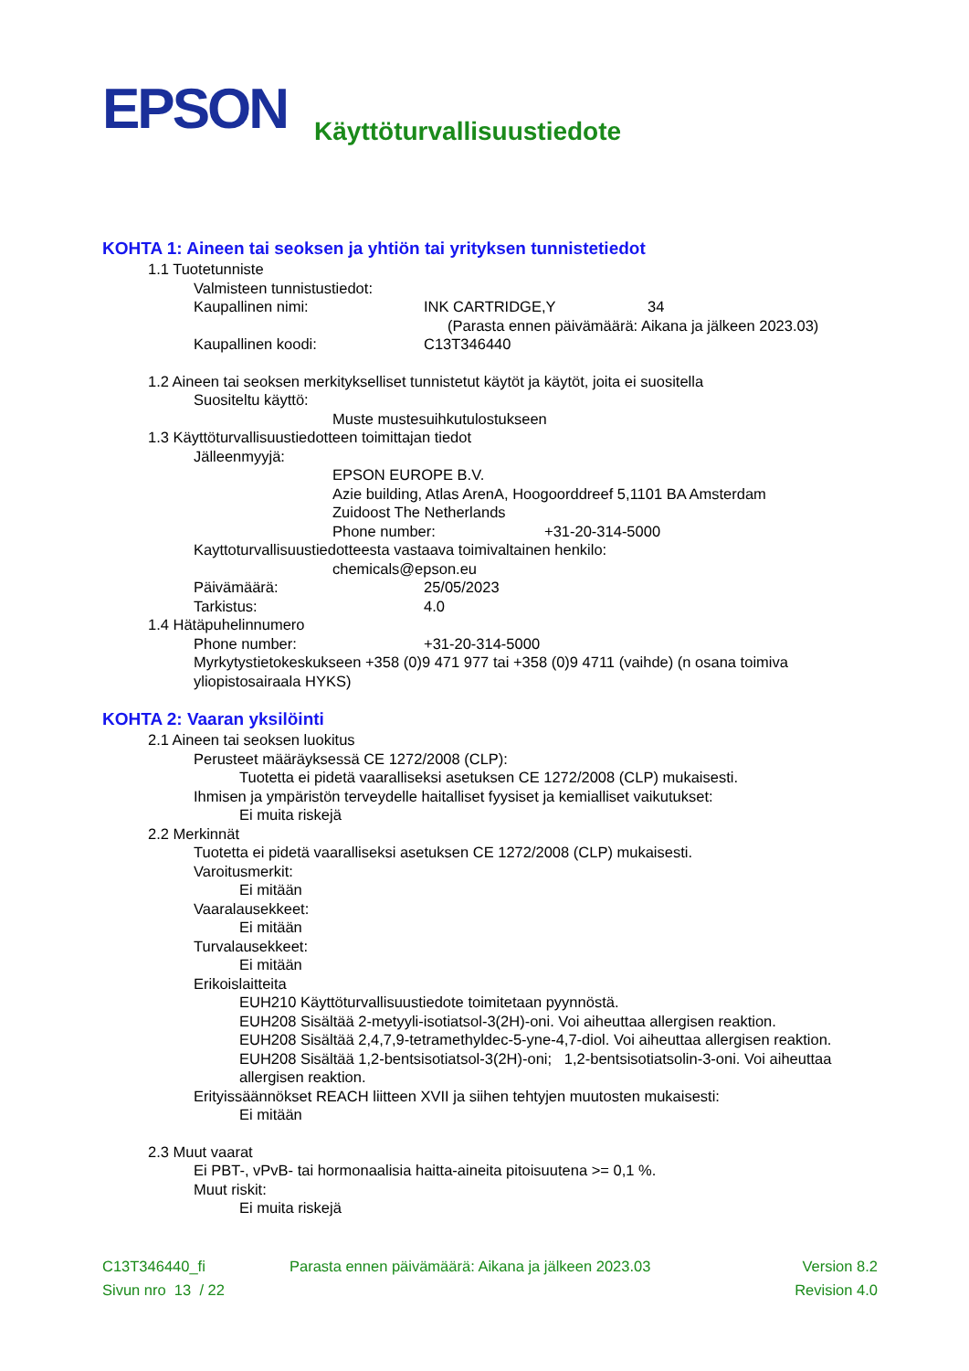EPSON
Käyttöturvallisuustiedote
KOHTA 1: Aineen tai seoksen ja yhtiön tai yrityksen tunnistetiedot
1.1 Tuotetunniste
Valmisteen tunnistustiedot:
Kaupallinen nimi: INK CARTRIDGE,Y 34
(Parasta ennen päivämäärä: Aikana ja jälkeen 2023.03)
Kaupallinen koodi: C13T346440
1.2 Aineen tai seoksen merkitykselliset tunnistetut käytöt ja käytöt, joita ei suositella
Suositeltu käyttö:
Muste mustesuihkutulostukseen
1.3 Käyttöturvallisuustiedotteen toimittajan tiedot
Jälleenmyyjä:
EPSON EUROPE B.V.
Azie building, Atlas ArenA, Hoogoorddreef 5,1101 BA Amsterdam
Zuidoost The Netherlands
Phone number: +31-20-314-5000
Kayttoturvallisuustiedotteesta vastaava toimivaltainen henkilo:
chemicals@epson.eu
Päivämäärä: 25/05/2023
Tarkistus: 4.0
1.4 Hätäpuhelinnumero
Phone number: +31-20-314-5000
Myrkytystietokeskukseen +358 (0)9 471 977 tai +358 (0)9 4711 (vaihde) (n osana toimiva yliopistosairaala HYKS)
KOHTA 2: Vaaran yksilöinti
2.1 Aineen tai seoksen luokitus
Perusteet määräyksessä CE 1272/2008 (CLP):
Tuotetta ei pidetä vaaralliseksi asetuksen CE 1272/2008 (CLP) mukaisesti.
Ihmisen ja ympäristön terveydelle haitalliset fyysiset ja kemialliset vaikutukset:
Ei muita riskejä
2.2 Merkinnät
Tuotetta ei pidetä vaaralliseksi asetuksen CE 1272/2008 (CLP) mukaisesti.
Varoitusmerkit:
Ei mitään
Vaaralausekkeet:
Ei mitään
Turvalausekkeet:
Ei mitään
Erikoislaitteita
EUH210 Käyttöturvallisuustiedote toimitetaan pyynnöstä.
EUH208 Sisältää 2-metyyli-isotiatsol-3(2H)-oni. Voi aiheuttaa allergisen reaktion.
EUH208 Sisältää 2,4,7,9-tetramethyldec-5-yne-4,7-diol. Voi aiheuttaa allergisen reaktion.
EUH208 Sisältää 1,2-bentsisotiatsol-3(2H)-oni; 1,2-bentsisotiatsolin-3-oni. Voi aiheuttaa allergisen reaktion.
Erityissäännökset REACH liitteen XVII ja siihen tehtyjen muutosten mukaisesti:
Ei mitään
2.3 Muut vaarat
Ei PBT-, vPvB- tai hormonaalisia haitta-aineita pitoisuutena >= 0,1 %.
Muut riskit:
Ei muita riskejä
C13T346440_fi Parasta ennen päivämäärä: Aikana ja jälkeen 2023.03 Version 8.2 Sivun nro 13 / 22 Revision 4.0